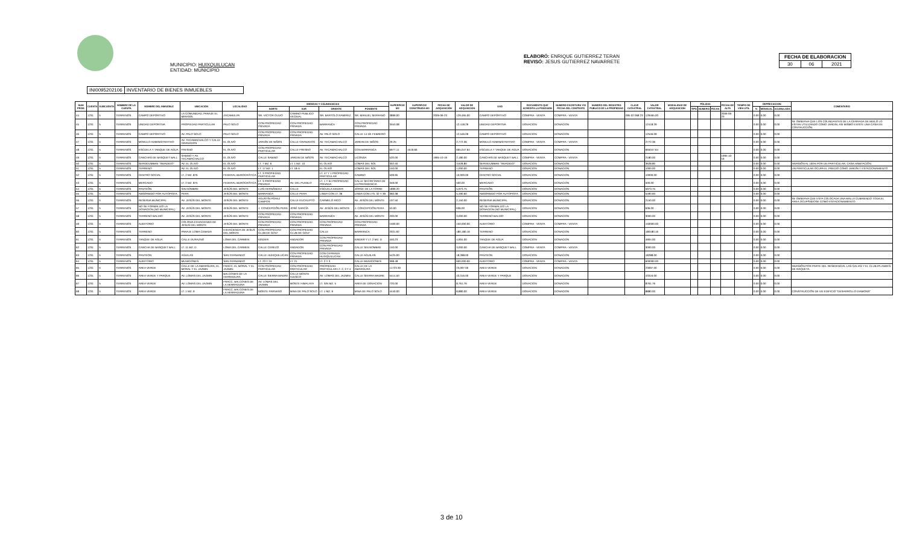MUNICIPIO: HUIXQUILUCAN
ENTIDAD: MUNICIPIO
ELABORÓ: ENRIQUE GUTIERREZ TERAN
REVISÓ: JESUS GUTIERREZ NAVARRETE
| FECHA DE ELABORACION | | |
| 30 | 06 | 2021 |
| INI0095202106 | INVENTARIO DE BIENES INMUEBLES |
| NUM PROG | CUENTA | SUBCUENTA | NOMBRE DE LA CUENTA | NOMBRE DEL INMUEBLE | UBICACIÓN | LOCALIDAD | MEDIDAS Y COLINDANCIAS | | | | SUPERFICIE M2 | SUPERFICIE CONSTRUIDA M2 | FECHA DE ADQUISICIÓN | VALOR DE ADQUISICION | USO | DOCUMENTO QUE ACREDITA LA POSESION | NUMERO ESCRITURA Y/O FECHA DEL CONTRATO | NUMERO DEL REGISTRO PUBLICO DE LA PROPIEDAD | CLAVE CATASTRAL | VALOR CATASTRAL | MODALIDAD DE ADQUISICION | PÓLIZAS | | | FECHA DE ALTA | TIEMPO DE VIDA UTIL | DEPRECIACION | | | COMENTARIO |
| --- | --- | --- | --- | --- | --- | --- | --- | --- | --- | --- | --- | --- | --- | --- | --- | --- | --- | --- | --- | --- | --- | --- | --- | --- | --- | --- | --- | --- | --- | --- |
| | | | | | | | NORTE | SUR | ORIENTE | PONIENTE | | | | | | | | | | | | TIPO | NUMERO | FECHA | | | % | MENSUAL | ACUMULADA | |
| 44 | 1231 | 5 | TERRENOS | CAMPO DEPORTIVO | LA COMUNIDAD, PARAJE EL MIRASOL | ZACAMULPA | SR. VICTOR OLIVO | CAMINO PUBLICO VECINAL | SR. BARTOLO RAMIREZ | SR. MANUEL SERRANO | 3899.00 | | 2006-06-23 | 129,465.00 | CAMPO DEPORTIVO | COMPRA - VENTA | COMPRA - VENTA | | 095 02 068 23 | 129465.00 | | | | | 2006-06-23 | | 0.00 | 0.00 | 0.00 | |
| 45 | 1231 | 5 | TERRENOS | UNIDAD DEPORTIVA | PROPIEDAD PARTICULAR | PALO SOLO | CON PROPIEDAD PRIVADA | CON PROPIEDAD PRIVADA | BARRANCA | CON PROPIEDAD PRIVADA | 3553.08 | | | 12,418.29 | UNIDAD DEPORTIVA | DONACION | DONACION | | | 12418.29 | | | | | | | 0.00 | 0.00 | 0.00 | SE OBSERVA QUE LOS COLINDANTES DE LA CERRADA DE MIXLO LO ESTAN UTILIZANDO COMO JARDIN, ASI MISMO EXISTE UNA CASA EN CONTRUCCIÓN. |
| 46 | 1231 | 5 | TERRENOS | CAMPO DEPORTIVO | AV. PALO SOLO | PALO SOLO | CON PROPIEDAD PRIVADA | CON PROPIEDAD PRIVADA | AV. PALO SOLO | CALLE 14 DE FEBRERO | | | | 12,546.09 | CAMPO DEPORTIVO | DONACION | DONACION | | | 12546.09 | | | | | | | 0.00 | 0.00 | 0.00 | |
| 47 | 1231 | 5 | TERRENOS | MODULO ADMINISTRATIVO | AV. TECAMACHALCO Y CALLE GRANADOS | EL OLIVO | JARDÍN DE NIÑOS | CALLE GRANADOS | AV. TECAMACHALCO | JARDIN DE NIÑOS | 29.25 | | | 2,772.36 | MODULO ADMINISTRATIVO | COMPRA - VENTA | COMPRA - VENTA | | | 2772.36 | | | | | | | 0.00 | 0.00 | 0.00 | |
| 48 | 1231 | 5 | TERRENOS | ESCUELA Y TANQUE DE AGUA | FRESNO | EL OLIVO | CON PROPIEDAD PARTICULAR | CALLE FRESNO | AV. TECAMACHALCO | CON BARRANCA | 6977.11 | 4519.66 | | 665,047.64 | ESCUELA Y TANQUE DE AGUA | DONACION | DONACION | | | 665047.64 | | | | | | | 0.00 | 0.00 | 0.00 | |
| 49 | 1231 | 5 | TERRENOS | CANCHAS DE BASQUET BALL | SABINO Y AV. TECAMACHALCO | EL OLIVO | CALLE SABINO | JARDIN DE NIÑOS | AV. TECAMACHALCO | LICONSA | 520.00 | | 1995-10-16 | 2,180.00 | CANCHAS DE BASQUET BALL | COMPRA - VENTA | COMPRA - VENTA | | | 2180.00 | | | | | 1995-10-16 | | 0.00 | 0.00 | 0.00 | |
| 50 | 1231 | 5 | TERRENOS | SERVIDUMBRE "INVADIDO" | AV. EL OLIVO | EL OLIVO | LT. 7 MZ. 6 | LT. 1 MZ. 10 | EL OLIVO | LOMAS DEL SOL | 302.40 | | | 3,628.80 | SERVIDUMBRE "INVADIDO" | DONACION | DONACION | | | 3628.80 | | | | | | | 0.00 | 0.00 | 0.00 | INVASIÓN AL 100% POR UN PARTICULAR, CASA HABITACIÓN. |
| 51 | 1231 | 5 | TERRENOS | TERRENO | AV. EL OLIVO | EL OLIVO | LT. 17 MZ. 1 | LT. 18-A | EL OLIVO | LOMAS DEL SOL | 150.00 | | | 1,000.00 | TERRENO | DONACION | DONACION | | | 1000.00 | | | | | | | 0.00 | 0.00 | 0.00 | UN PARTICULAR OCUPA EL PREDIO COMO JARDÍN Y ESTACIONAMIENTO. |
| 52 | 1231 | 5 | TERRENOS | CENTRO SOCIAL | LT. 2 MZ. 876 | FEDERAL BUROCRÁTICA | LT. 3 PROPIEDAD PARTICULAR | | LT. 47 Y 1 PROPIEDAD PARTICULAR | CAMINO | 509.95 | | | 10,000.00 | CENTRO SOCIAL | DONACION | DONACION | | | 10000.00 | | | | | | | 0.00 | 0.00 | 0.00 | |
| 53 | 1231 | 5 | TERRENOS | MERCADO | LT. 2 MZ. 875 | FEDERAL BUROCRÁTICA | LT. 3 PROPIEDAD PRIVADA | AV. DEL PUEBLO | LT. 1 Y 64 PROPIEDAD PRIVADA | CALLE SECRETARIA DE LA PRESIDENCIA | 349.00 | | | 500.00 | MERCADO | DONACION | DONACION | | | 500.00 | | | | | | | 0.00 | 0.00 | 0.00 | |
| 54 | 1231 | 5 | TERRENOS | PANTEÓN | SIN NOMBRE | JESÚS DEL MONTE | LUIS HERNÁNDEZ | CALLE | ESCUELA KINDER | JORGE DE LA TORRE | 1899.20 | | | 5,973.75 | PANTEÓN | DONACION | DONACION | | | 5973.75 | | | | | | | 0.00 | 0.00 | 0.00 | |
| 55 | 1231 | 5 | TERRENOS | ABSORBIDO POR AUTOPISTA | PERA | JESÚS DEL MONTE | BARRANCA | CALLE PERA | LINDA CON LT. 36 | LINDA CON LTS. 32 Y 39 | 360.38 | | | 5,490.60 | ABSORBIDO POR AUTOPISTA | DONACION | DONACION | | | 5490.60 | | | | | | | 0.00 | 0.00 | 0.00 | |
| 56 | 1231 | 5 | TERRENOS | RESERVA MUNICIPAL | AV. JESÚS DEL MONTE | JESÚS DEL MONTE | AGUSTÍN PÉREZ CAMPOS | CALLE EUCALIPTO | CARMELO RICO | AV. JESÚS DEL MONTE | 107.50 | | | 2,150.00 | RESERVA MUNICIPAL | DONACION | DONACION | | | 2150.00 | | | | | | | 0.00 | 0.00 | 0.00 | SE OBSERVA QUE ESTA COLOCADA UNA MALLA CUBRIENDO TODA EL AREA OCUPÁNDOSE COMO ESTACIONAMIENTO. |
| 57 | 1231 | 5 | TERRENOS | NO SE FORMALIZO LA DONACION (NO MUNICIPAL) | AV. JESÚS DEL MONTE | JESÚS DEL MONTE | J. CONCEPCIÓN PERA | JOSÉ GARCÍA | AV. JESÚS DEL MONTE | J. CONCEPCIÓN PERA | 53.00 | | | 636.00 | NO SE FORMALIZO LA DONACION (NO MUNICIPAL) | DONACION | DONACION | | | 636.00 | | | | | | | 0.00 | 0.00 | 0.00 | |
| 58 | 1231 | 5 | TERRENOS | TERRENO BALDIO | AV. JESÚS DEL MONTE | JESÚS DEL MONTE | CON PROPIEDAD PRIVADA | CON PROPIEDAD PRIVADA | BARRANCA | AV. JESÚS DEL MONTE | 200.00 | | | 3,000.00 | TERRENO BALDIO | DONACION | DONACION | | | 3000.00 | | | | | | | 0.00 | 0.00 | 0.00 | |
| 59 | 1231 | 5 | TERRENOS | AUDITORIO | COLONIA EXHACIENDA DE JESUS DEL MONTE | JESÚS DEL MONTE | CON PROPIEDAD PRIVADA | CON PROPIEDAD PRIVADA | CON PROPIEDAD PRIVADA | CON PROPIEDAD PRIVADA | 1500.00 | | | 150,000.00 | AUDITORIO | COMPRA - VENTA | COMPRA - VENTA | | | 150000.00 | | | | | | | 0.00 | 0.00 | 0.00 | |
| 60 | 1231 | 5 | TERRENOS | TERRENO | PARAJE LOMA CEBADA | EXHACIENDA DE JESUS DEL MONTE | CON PROPIEDAD CLUB DE GOLF | CON PROPIEDAD CLUB DE GOLF | CALLE | BARRANCA | 2021.92 | | | 180,180.16 | TERRENO | DONACION | DONACION | | | 180180.16 | | | | | | | 0.00 | 0.00 | 0.00 | |
| 61 | 1231 | 5 | TERRENOS | TANQUE DE AGUA | CALLE DURAZNO | LOMA DEL CARMEN | KINDER | ANDADOR | CON PROPIEDAD PRIVADA | KINDER Y LT. 2 MZ. D | 450.23 | | | 4,904.00 | TANQUE DE AGUA | DONACION | DONACION | | | 4904.00 | | | | | | | 0.00 | 0.00 | 0.00 | |
| 62 | 1231 | 5 | TERRENOS | CANCHA DE BASQUET BALL | LT. 11 MZ. D | LOMA DEL CARMEN | CALLE CEREZO | ANDADOR | CON PROPIEDAD PRIVADA | CALLE SIN NOMBRE | 150.00 | | | 3,000.00 | CANCHA DE BASQUET BALL | COMPRA - VENTA | COMPRA - VENTA | | | 3000.00 | | | | | | | 0.00 | 0.00 | 0.00 | |
| 63 | 1231 | 5 | TERRENOS | PANTEON | AGUILAS | SAN FERNANDO | CALLE HUIXQUILUCAN | CON PROPIEDAD PRIVADA | CON CERRADA HUIXQUILUCAN | CALLE AGUILAS | 5425.00 | | | 18,288.00 | PANTEON | DONACION | DONACION | | | 18288.00 | | | | | | | 0.00 | 0.00 | 0.00 | |
| 64 | 1231 | 5 | TERRENOS | AUDITORIO | MUNICIONES | SAN FERNANDO | LT. 23 Y 24 | LT. 21 | LT. 2 Y 3 | CALLE MUNICIONES | 398.48 | | | 600,000.00 | AUDITORIO | COMPRA - VENTA | COMPRA - VENTA | | | 600000.00 | | | | | | | 0.00 | 0.00 | 0.00 | |
| 65 | 1231 | 5 | TERRENOS | AREA VERDE | CALLE DE LA AMARGURA, EL MORAL Y EL JAZMIN | FRACC. EL MORAL Y EL JAZMIN | CON PROPIEDAD PARTICULAR | CON PROPIEDAD PARTICULAR | PROPIEDAD PARTICULAR LT. 2, 3 Y 4 | CALLE DE LA AMARGURA | 11723.30 | | | 23,097.00 | AREA VERDE | DONACION | DONACION | | | 23097.00 | | | | | | | 0.00 | 0.00 | 0.00 | INVASIÓN POR PARTE DEL RESIDENCIAL LAS GALIAS Y EL CLUB IPLANDES DE RAQUETA. |
| 66 | 1231 | 5 | TERRENOS | AREA VERDE Y PARQUE | AV. LOMAS DEL JAZMIN | BALCONES DE LA HERRADURA | CALLE SIERRA MADRE | CALLE MONTE AJUSCO | AV. LOMAS DEL JAZMIN | CALLE SIERRA MADRE | 5414.50 | | | 43,316.00 | AREA VERDE Y PARQUE | DONACION | DONACION | | | 43316.00 | | | | | | | 0.00 | 0.00 | 0.00 | |
| 67 | 1231 | 5 | TERRENOS | AREA VERDE | AV. LOMAS DEL JAZMIN | FRACC. BALCONES DE LA HERRADURA | AV. LOMAS DEL JAZMIN | MONTE HIMALAYA | LT. S/N MZ. 5 | AREA DE DONACION | 720.00 | | | 8,761.76 | AREA VERDE | DONACION | DONACION | | | 8761.76 | | | | | | | 0.00 | 0.00 | 0.00 | |
| 68 | 1231 | 5 | TERRENOS | AREA VERDE | LT. 1 MZ. 9 | FRACC. BALCONES DE LA HERRADURA | MONTE PARNASO | MINA DE PALO SOLO | LT. 1 MZ. 9 | MINA DE PALO SOLO | 4440.00 | | | 8,880.00 | AREA VERDE | DONACION | DONACION | | | 8880.00 | | | | | | | 0.00 | 0.00 | 0.00 | CONSTRUCCIÓN DE UN EDIFICIO "DESARROLLO DIAMONS" |
3 de 10